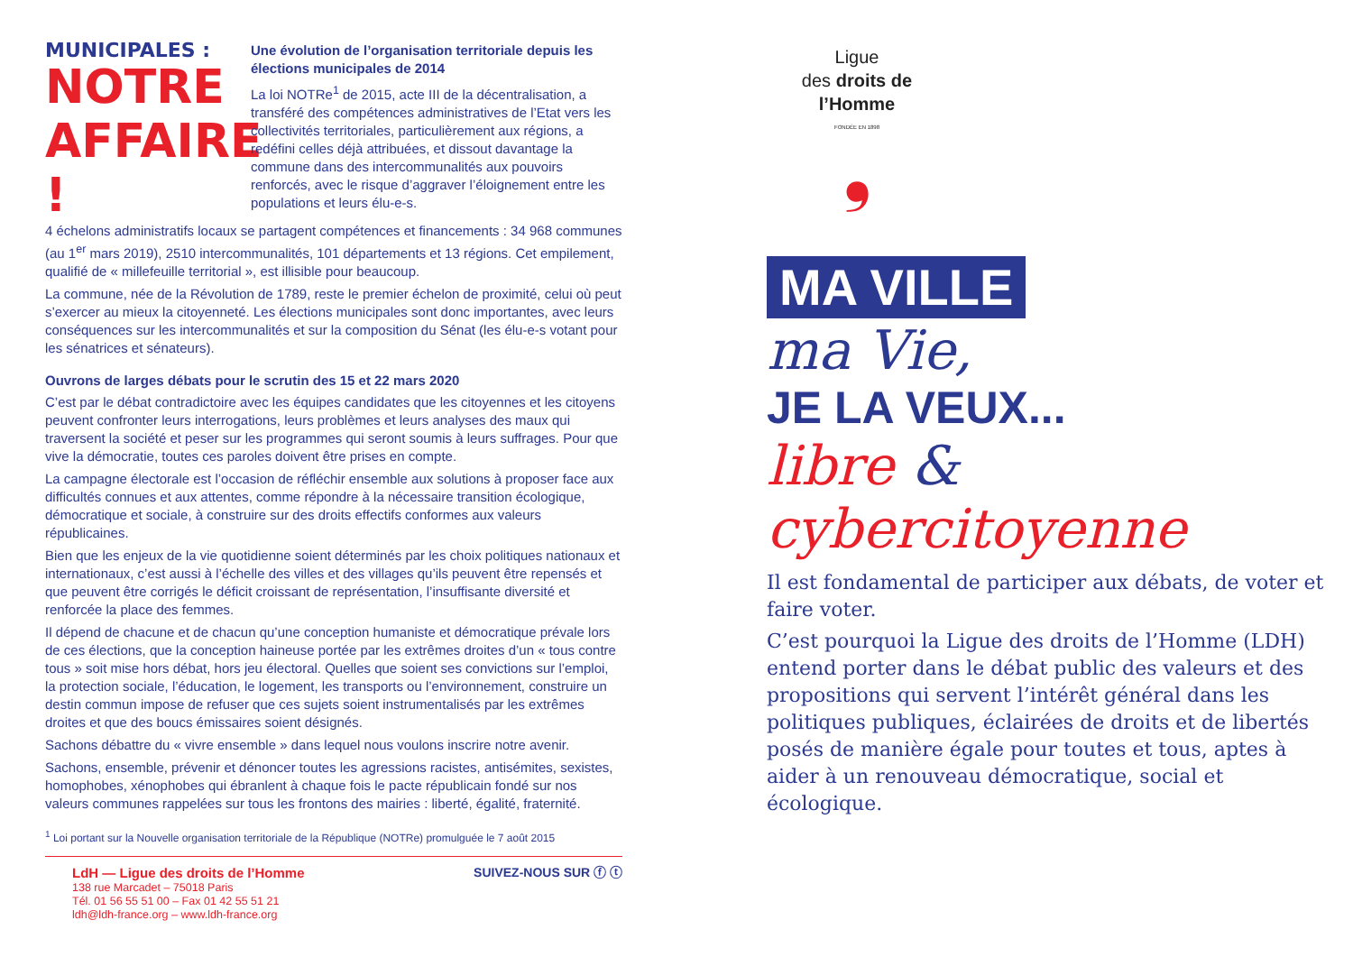MUNICIPALES :
NOTRE AFFAIRE !
Une évolution de l’organisation territoriale depuis les élections municipales de 2014
La loi NOTRe<sup>1</sup> de 2015, acte III de la décentralisation, a transféré des compétences administratives de l’Etat vers les collectivités territoriales, particulièrement aux régions, a redéfini celles déjà attribuées, et dissout davantage la commune dans des intercommunalités aux pouvoirs renforcés, avec le risque d’aggraver l’éloignement entre les populations et leurs élu-e-s.
4 échelons administratifs locaux se partagent compétences et financements : 34 968 communes (au 1<sup>er</sup> mars 2019), 2510 intercommunalités, 101 départements et 13 régions. Cet empilement, qualifié de « millefeuille territorial », est illisible pour beaucoup.
La commune, née de la Révolution de 1789, reste le premier échelon de proximité, celui où peut s’exercer au mieux la citoyenneté. Les élections municipales sont donc importantes, avec leurs conséquences sur les intercommunalités et sur la composition du Sénat (les élu-e-s votant pour les sénatrices et sénateurs).
Ouvrons de larges débats pour le scrutin des 15 et 22 mars 2020
C’est par le débat contradictoire avec les équipes candidates que les citoyennes et les citoyens peuvent confronter leurs interrogations, leurs problèmes et leurs analyses des maux qui traversent la société et peser sur les programmes qui seront soumis à leurs suffrages. Pour que vive la démocratie, toutes ces paroles doivent être prises en compte.
La campagne électorale est l’occasion de réfléchir ensemble aux solutions à proposer face aux difficultés connues et aux attentes, comme répondre à la nécessaire transition écologique, démocratique et sociale, à construire sur des droits effectifs conformes aux valeurs républicaines.
Bien que les enjeux de la vie quotidienne soient déterminés par les choix politiques nationaux et internationaux, c’est aussi à l’échelle des villes et des villages qu’ils peuvent être repensés et que peuvent être corrigés le déficit croissant de représentation, l’insuffisante diversité et renforcée la place des femmes.
Il dépend de chacune et de chacun qu’une conception humaniste et démocratique prévale lors de ces élections, que la conception haineuse portée par les extrêmes droites d’un « tous contre tous » soit mise hors débat, hors jeu électoral. Quelles que soient ses convictions sur l’emploi, la protection sociale, l’éducation, le logement, les transports ou l’environnement, construire un destin commun impose de refuser que ces sujets soient instrumentalisés par les extrêmes droites et que des boucs émissaires soient désignés.
Sachons débattre du « vivre ensemble » dans lequel nous voulons inscrire notre avenir.
Sachons, ensemble, prévenir et dénoncer toutes les agressions racistes, antisémites, sexistes, homophobes, xénophobes qui ébranlent à chaque fois le pacte républicain fondé sur nos valeurs communes rappelées sur tous les frontons des mairies : liberté, égalité, fraternité.
<sup>1</sup> Loi portant sur la Nouvelle organisation territoriale de la République (NOTRe) promulguée le 7 août 2015
LdH — Ligue des droits de l’Homme
138 rue Marcadet – 75018 Paris
Tél. 01 56 55 51 00 – Fax 01 42 55 51 21
ldh@ldh-france.org – www.ldh-france.org
SUIVEZ-NOUS SUR ⓕ ⓣ
Ligue
des droits de l’Homme
FONDÉE EN 1898
❟
MA VILLE
ma Vie,
JE LA VEUX...
libre &
cybercitoyenne
Il est fondamental de participer aux débats, de voter et faire voter.
C’est pourquoi la Ligue des droits de l’Homme (LDH) entend porter dans le débat public des valeurs et des propositions qui servent l’intérêt général dans les politiques publiques, éclairées de droits et de libertés posés de manière égale pour toutes et tous, aptes à aider à un renouveau démocratique, social et écologique.